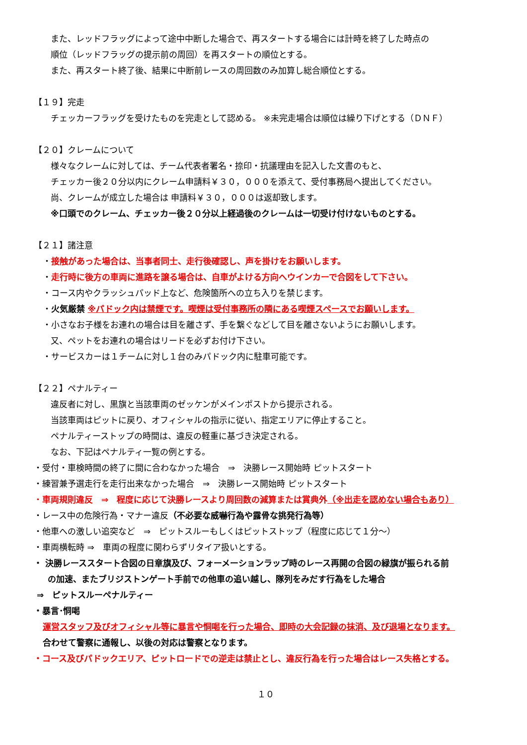また、レッドフラッグによって途中中断した場合で、再スタートする場合には計時を終了した時点の
順位（レッドフラッグの提示前の周回）を再スタートの順位とする。
また、再スタート終了後、結果に中断前レースの周回数のみ加算し総合順位とする。
【１９】完走
チェッカーフラッグを受けたものを完走として認める。 ※未完走場合は順位は繰り下げとする（ＤＮＦ）
【２０】クレームについて
様々なクレームに対しては、チーム代表者署名・捺印・抗議理由を記入した文書のもと、
チェッカー後２０分以内にクレーム申請料￥３０，０００を添えて、受付事務局へ提出してください。
尚、クレームが成立した場合は 申請料￥３０，０００は返却致します。
※口頭でのクレーム、チェッカー後２０分以上経過後のクレームは一切受け付けないものとする。
【２１】諸注意
・接触があった場合は、当事者同士、走行後確認し、声を掛けをお願いします。
・走行時に後方の車両に進路を譲る場合は、自車がよける方向へウインカーで合図をして下さい。
・コース内やクラッシュパッド上など、危険箇所への立ち入りを禁じます。
・火気厳禁 ※パドック内は禁煙です。喫煙は受付事務所の隣にある喫煙スペースでお願いします。
・小さなお子様をお連れの場合は目を離さず、手を繋ぐなどして目を離さないようにお願いします。
又、ペットをお連れの場合はリードを必ずお付け下さい。
・サービスカーは１チームに対し１台のみパドック内に駐車可能です。
【２２】ペナルティー
違反者に対し、黒旗と当該車両のゼッケンがメインポストから提示される。
当該車両はピットに戻り、オフィシャルの指示に従い、指定エリアに停止すること。
ペナルティーストップの時間は、違反の軽重に基づき決定される。
なお、下記はペナルティ一覧の例とする。
・受付・車検時間の終了に間に合わなかった場合　⇒　決勝レース開始時 ピットスタート
・練習兼予選走行を走行出来なかった場合　⇒　決勝レース開始時 ピットスタート
・車両規則違反　⇒　程度に応じて決勝レースより周回数の減算または賞典外（※出走を認めない場合もあり）
・レース中の危険行為・マナー違反（不必要な威嚇行為や露骨な挑発行為等）
・他車への激しい追突など　⇒　ピットスルーもしくはピットストップ（程度に応じて１分～）
・車両横転時 ⇒　車両の程度に関わらずリタイア扱いとする。
・ 決勝レーススタート合図の日章旗及び、フォーメーションラップ時のレース再開の合図の緑旗が振られる前
の加速、またブリジストンゲート手前での他車の追い越し、隊列をみだす行為をした場合
⇒　ピットスルーペナルティー
・暴言･恫喝
運営スタッフ及びオフィシャル等に暴言や恫喝を行った場合、即時の大会記録の抹消、及び退場となります。
合わせて警察に通報し、以後の対応は警察となります。
・コース及びパドックエリア、ピットロードでの逆走は禁止とし、違反行為を行った場合はレース失格とする。
１０